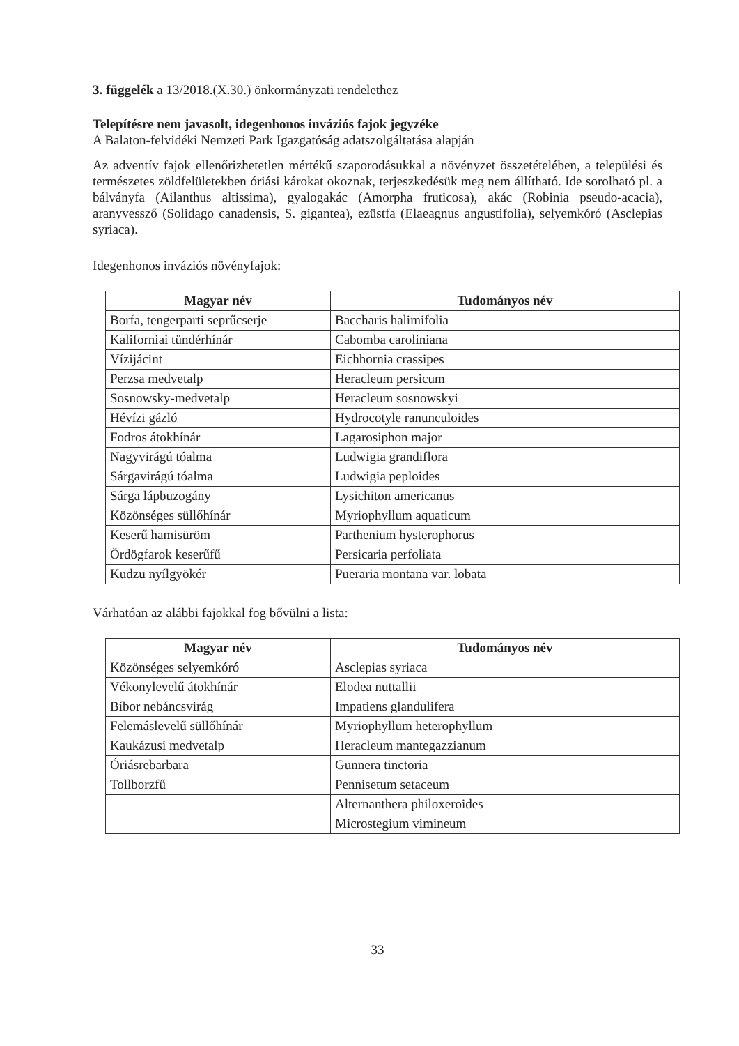3. függelék a 13/2018.(X.30.) önkormányzati rendelethez
Telepítésre nem javasolt, idegenhonos inváziós fajok jegyzéke
A Balaton-felvidéki Nemzeti Park Igazgatóság adatszolgáltatása alapján
Az adventív fajok ellenőrizhetetlen mértékű szaporodásukkal a növényzet összetételében, a települési és természetes zöldfelületekben óriási károkat okoznak, terjeszkedésük meg nem állítható. Ide sorolható pl. a bálványfa (Ailanthus altissima), gyalogakác (Amorpha fruticosa), akác (Robinia pseudo-acacia), aranyvessző (Solidago canadensis, S. gigantea), ezüstfa (Elaeagnus angustifolia), selyemkóró (Asclepias syriaca).
Idegenhonos inváziós növényfajok:
| Magyar név | Tudományos név |
| --- | --- |
| Borfa, tengerparti seprűcserje | Baccharis halimifolia |
| Kaliforniai tündérhínár | Cabomba caroliniana |
| Vízijácint | Eichhornia crassipes |
| Perzsa medvetalp | Heracleum persicum |
| Sosnowsky-medvetalp | Heracleum sosnowskyi |
| Hévízi gázló | Hydrocotyle ranunculoides |
| Fodros átokhínár | Lagarosiphon major |
| Nagyvirágú tóalma | Ludwigia grandiflora |
| Sárgavirágú tóalma | Ludwigia peploides |
| Sárga lápbuzogány | Lysichiton americanus |
| Közönséges süllőhínár | Myriophyllum aquaticum |
| Keserű hamisüröm | Parthenium hysterophorus |
| Ördögfarok keserűfű | Persicaria perfoliata |
| Kudzu nyílgyökér | Pueraria montana var. lobata |
Várhatóan az alábbi fajokkal fog bővülni a lista:
| Magyar név | Tudományos név |
| --- | --- |
| Közönséges selyemkóró | Asclepias syriaca |
| Vékonylevelű átokhínár | Elodea nuttallii |
| Bíbor nebáncsvirág | Impatiens glandulifera |
| Felemáslevelű süllőhínár | Myriophyllum heterophyllum |
| Kaukázusi medvetalp | Heracleum mantegazzianum |
| Óriásrebarbara | Gunnera tinctoria |
| Tollborzfű | Pennisetum setaceum |
| | Alternanthera philoxeroides |
| | Microstegium vimineum |
33